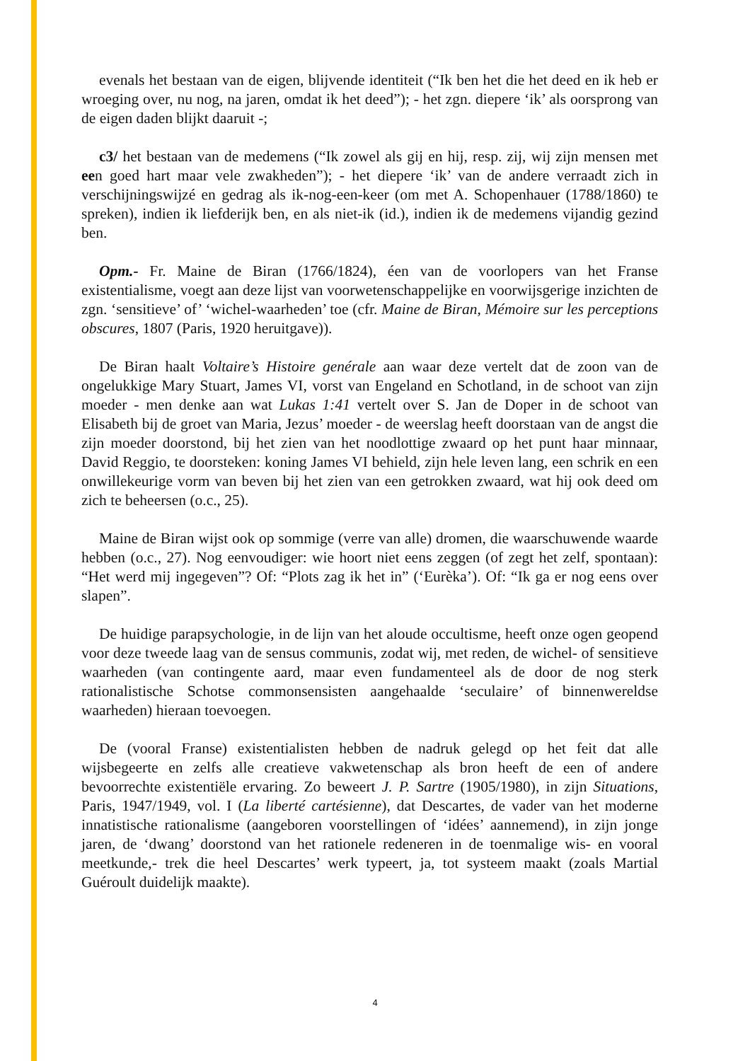evenals het bestaan van de eigen, blijvende identiteit (“Ik ben het die het deed en ik heb er wroeging over, nu nog, na jaren, omdat ik het deed”); - het zgn. diepere ‘ik’ als oorsprong van de eigen daden blijkt daaruit -;
c3/ het bestaan van de medemens (“Ik zowel als gij en hij, resp. zij, wij zijn mensen met een goed hart maar vele zwakheden”); - het diepere ‘ik’ van de andere verraadt zich in verschijningswijzé en gedrag als ik-nog-een-keer (om met A. Schopenhauer (1788/1860) te spreken), indien ik liefderijk ben, en als niet-ik (id.), indien ik de medemens vijandig gezind ben.
Opm.- Fr. Maine de Biran (1766/1824), éen van de voorlopers van het Franse existentialisme, voegt aan deze lijst van voorwetenschappelijke en voorwijsgerige inzichten de zgn. ‘sensitieve’ of’ ‘wichel-waarheden’ toe (cfr. Maine de Biran, Mémoire sur les perceptions obscures, 1807 (Paris, 1920 heruitgave)).
De Biran haalt Voltaire’s Histoire genérale aan waar deze vertelt dat de zoon van de ongelukkige Mary Stuart, James VI, vorst van Engeland en Schotland, in de schoot van zijn moeder - men denke aan wat Lukas 1:41 vertelt over S. Jan de Doper in de schoot van Elisabeth bij de groet van Maria, Jezus’ moeder - de weerslag heeft doorstaan van de angst die zijn moeder doorstond, bij het zien van het noodlottige zwaard op het punt haar minnaar, David Reggio, te doorsteken: koning James VI behield, zijn hele leven lang, een schrik en een onwillekeurige vorm van beven bij het zien van een getrokken zwaard, wat hij ook deed om zich te beheersen (o.c., 25).
Maine de Biran wijst ook op sommige (verre van alle) dromen, die waarschuwende waarde hebben (o.c., 27). Nog eenvoudiger: wie hoort niet eens zeggen (of zegt het zelf, spontaan): “Het werd mij ingegeven”? Of: “Plots zag ik het in” (‘Eurèka’). Of: “Ik ga er nog eens over slapen”.
De huidige parapsychologie, in de lijn van het aloude occultisme, heeft onze ogen geopend voor deze tweede laag van de sensus communis, zodat wij, met reden, de wichel- of sensitieve waarheden (van contingente aard, maar even fundamenteel als de door de nog sterk rationalistische Schotse commonsensisten aangehaalde ‘seculaire’ of binnenwereldse waarheden) hieraan toevoegen.
De (vooral Franse) existentialisten hebben de nadruk gelegd op het feit dat alle wijsbegeerte en zelfs alle creatieve vakwetenschap als bron heeft de een of andere bevoorrechte existentiële ervaring. Zo beweert J. P. Sartre (1905/1980), in zijn Situations, Paris, 1947/1949, vol. I (La liberté cartésienne), dat Descartes, de vader van het moderne innatistische rationalisme (aangeboren voorstellingen of ‘idées’ aannemend), in zijn jonge jaren, de ‘dwang’ doorstond van het rationele redeneren in de toenmalige wis- en vooral meetkunde,- trek die heel Descartes’ werk typeert, ja, tot systeem maakt (zoals Martial Guéroult duidelijk maakte).
4